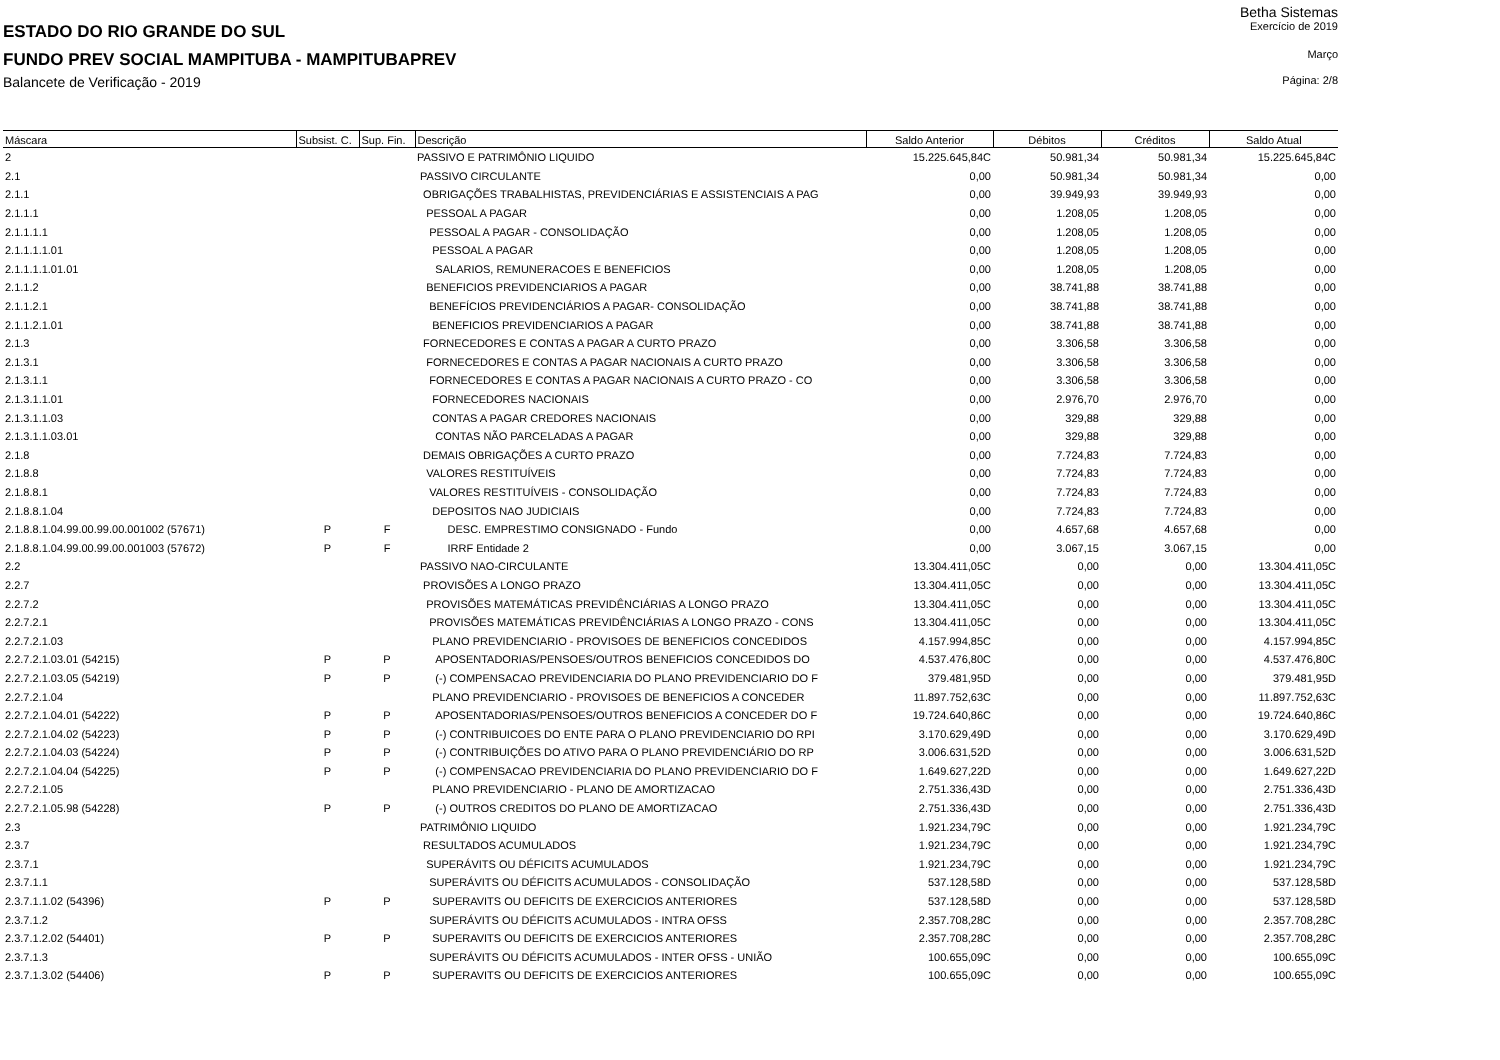Betha Sistemas
ESTADO DO RIO GRANDE DO SUL
Exercício de 2019
FUNDO PREV SOCIAL MAMPITUBA - MAMPITUBAPREV
Março
Balancete de Verificação - 2019
Página: 2/8
| Máscara | Subsist. C. | Sup. Fin. | Descrição | Saldo Anterior | Débitos | Créditos | Saldo Atual |
| --- | --- | --- | --- | --- | --- | --- | --- |
| 2 | | | PASSIVO E PATRIMÔNIO LIQUIDO | 15.225.645,84C | 50.981,34 | 50.981,34 | 15.225.645,84C |
| 2.1 | | | PASSIVO CIRCULANTE | 0,00 | 50.981,34 | 50.981,34 | 0,00 |
| 2.1.1 | | | OBRIGAÇÕES TRABALHISTAS, PREVIDENCIÁRIAS E ASSISTENCIAIS A PAG | 0,00 | 39.949,93 | 39.949,93 | 0,00 |
| 2.1.1.1 | | | PESSOAL A PAGAR | 0,00 | 1.208,05 | 1.208,05 | 0,00 |
| 2.1.1.1.1 | | | PESSOAL A PAGAR - CONSOLIDAÇÃO | 0,00 | 1.208,05 | 1.208,05 | 0,00 |
| 2.1.1.1.1.01 | | | PESSOAL A PAGAR | 0,00 | 1.208,05 | 1.208,05 | 0,00 |
| 2.1.1.1.1.01.01 | | | SALARIOS, REMUNERACOES E BENEFICIOS | 0,00 | 1.208,05 | 1.208,05 | 0,00 |
| 2.1.1.2 | | | BENEFICIOS PREVIDENCIARIOS A PAGAR | 0,00 | 38.741,88 | 38.741,88 | 0,00 |
| 2.1.1.2.1 | | | BENEFÍCIOS PREVIDENCIÁRIOS A PAGAR- CONSOLIDAÇÃO | 0,00 | 38.741,88 | 38.741,88 | 0,00 |
| 2.1.1.2.1.01 | | | BENEFICIOS PREVIDENCIARIOS A PAGAR | 0,00 | 38.741,88 | 38.741,88 | 0,00 |
| 2.1.3 | | | FORNECEDORES E CONTAS A PAGAR A CURTO PRAZO | 0,00 | 3.306,58 | 3.306,58 | 0,00 |
| 2.1.3.1 | | | FORNECEDORES E CONTAS A PAGAR NACIONAIS A CURTO PRAZO | 0,00 | 3.306,58 | 3.306,58 | 0,00 |
| 2.1.3.1.1 | | | FORNECEDORES E CONTAS A PAGAR NACIONAIS A CURTO PRAZO - CO | 0,00 | 3.306,58 | 3.306,58 | 0,00 |
| 2.1.3.1.1.01 | | | FORNECEDORES NACIONAIS | 0,00 | 2.976,70 | 2.976,70 | 0,00 |
| 2.1.3.1.1.03 | | | CONTAS A PAGAR CREDORES NACIONAIS | 0,00 | 329,88 | 329,88 | 0,00 |
| 2.1.3.1.1.03.01 | | | CONTAS NÃO PARCELADAS A PAGAR | 0,00 | 329,88 | 329,88 | 0,00 |
| 2.1.8 | | | DEMAIS OBRIGAÇÕES A CURTO PRAZO | 0,00 | 7.724,83 | 7.724,83 | 0,00 |
| 2.1.8.8 | | | VALORES RESTITUÍVEIS | 0,00 | 7.724,83 | 7.724,83 | 0,00 |
| 2.1.8.8.1 | | | VALORES RESTITUÍVEIS - CONSOLIDAÇÃO | 0,00 | 7.724,83 | 7.724,83 | 0,00 |
| 2.1.8.8.1.04 | | | DEPOSITOS NAO JUDICIAIS | 0,00 | 7.724,83 | 7.724,83 | 0,00 |
| 2.1.8.8.1.04.99.00.99.00.001002 (57671) | P | F | DESC. EMPRESTIMO CONSIGNADO - Fundo | 0,00 | 4.657,68 | 4.657,68 | 0,00 |
| 2.1.8.8.1.04.99.00.99.00.001003 (57672) | P | F | IRRF Entidade 2 | 0,00 | 3.067,15 | 3.067,15 | 0,00 |
| 2.2 | | | PASSIVO NAO-CIRCULANTE | 13.304.411,05C | 0,00 | 0,00 | 13.304.411,05C |
| 2.2.7 | | | PROVISÕES A LONGO PRAZO | 13.304.411,05C | 0,00 | 0,00 | 13.304.411,05C |
| 2.2.7.2 | | | PROVISÕES MATEMÁTICAS PREVIDÊNCIÁRIAS A LONGO PRAZO | 13.304.411,05C | 0,00 | 0,00 | 13.304.411,05C |
| 2.2.7.2.1 | | | PROVISÕES MATEMÁTICAS PREVIDÊNCIÁRIAS A LONGO PRAZO - CONS | 13.304.411,05C | 0,00 | 0,00 | 13.304.411,05C |
| 2.2.7.2.1.03 | | | PLANO PREVIDENCIARIO - PROVISOES DE BENEFICIOS CONCEDIDOS | 4.157.994,85C | 0,00 | 0,00 | 4.157.994,85C |
| 2.2.7.2.1.03.01 (54215) | P | P | APOSENTADORIAS/PENSOES/OUTROS BENEFICIOS CONCEDIDOS DO | 4.537.476,80C | 0,00 | 0,00 | 4.537.476,80C |
| 2.2.7.2.1.03.05 (54219) | P | P | (-) COMPENSACAO PREVIDENCIARIA DO PLANO PREVIDENCIARIO DO F | 379.481,95D | 0,00 | 0,00 | 379.481,95D |
| 2.2.7.2.1.04 | | | PLANO PREVIDENCIARIO - PROVISOES DE BENEFICIOS A CONCEDER | 11.897.752,63C | 0,00 | 0,00 | 11.897.752,63C |
| 2.2.7.2.1.04.01 (54222) | P | P | APOSENTADORIAS/PENSOES/OUTROS BENEFICIOS A CONCEDER DO F | 19.724.640,86C | 0,00 | 0,00 | 19.724.640,86C |
| 2.2.7.2.1.04.02 (54223) | P | P | (-) CONTRIBUICOES DO ENTE PARA O PLANO PREVIDENCIARIO DO RPI | 3.170.629,49D | 0,00 | 0,00 | 3.170.629,49D |
| 2.2.7.2.1.04.03 (54224) | P | P | (-) CONTRIBUIÇÕES DO ATIVO PARA O PLANO PREVIDENCIÁRIO DO RP | 3.006.631,52D | 0,00 | 0,00 | 3.006.631,52D |
| 2.2.7.2.1.04.04 (54225) | P | P | (-) COMPENSACAO PREVIDENCIARIA DO PLANO PREVIDENCIARIO DO F | 1.649.627,22D | 0,00 | 0,00 | 1.649.627,22D |
| 2.2.7.2.1.05 | | | PLANO PREVIDENCIARIO - PLANO DE AMORTIZACAO | 2.751.336,43D | 0,00 | 0,00 | 2.751.336,43D |
| 2.2.7.2.1.05.98 (54228) | P | P | (-) OUTROS CREDITOS DO PLANO DE AMORTIZACAO | 2.751.336,43D | 0,00 | 0,00 | 2.751.336,43D |
| 2.3 | | | PATRIMÔNIO LIQUIDO | 1.921.234,79C | 0,00 | 0,00 | 1.921.234,79C |
| 2.3.7 | | | RESULTADOS ACUMULADOS | 1.921.234,79C | 0,00 | 0,00 | 1.921.234,79C |
| 2.3.7.1 | | | SUPERÁVITS OU DÉFICITS ACUMULADOS | 1.921.234,79C | 0,00 | 0,00 | 1.921.234,79C |
| 2.3.7.1.1 | | | SUPERÁVITS OU DÉFICITS ACUMULADOS - CONSOLIDAÇÃO | 537.128,58D | 0,00 | 0,00 | 537.128,58D |
| 2.3.7.1.1.02 (54396) | P | P | SUPERAVITS OU DEFICITS DE EXERCICIOS ANTERIORES | 537.128,58D | 0,00 | 0,00 | 537.128,58D |
| 2.3.7.1.2 | | | SUPERÁVITS OU DÉFICITS ACUMULADOS - INTRA OFSS | 2.357.708,28C | 0,00 | 0,00 | 2.357.708,28C |
| 2.3.7.1.2.02 (54401) | P | P | SUPERAVITS OU DEFICITS DE EXERCICIOS ANTERIORES | 2.357.708,28C | 0,00 | 0,00 | 2.357.708,28C |
| 2.3.7.1.3 | | | SUPERÁVITS OU DÉFICITS ACUMULADOS - INTER OFSS - UNIÃO | 100.655,09C | 0,00 | 0,00 | 100.655,09C |
| 2.3.7.1.3.02 (54406) | P | P | SUPERAVITS OU DEFICITS DE EXERCICIOS ANTERIORES | 100.655,09C | 0,00 | 0,00 | 100.655,09C |